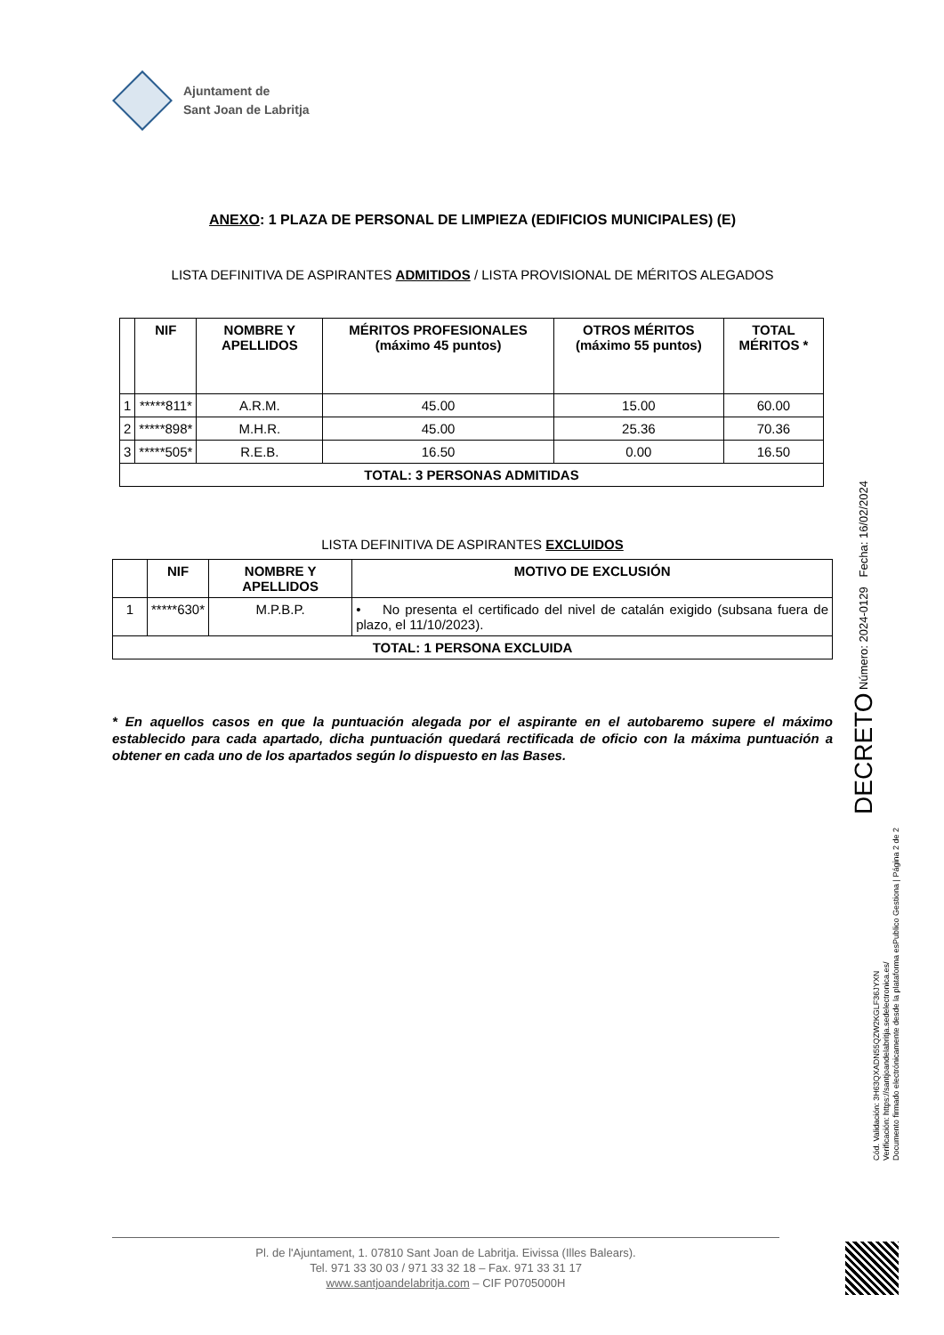Ajuntament de
Sant Joan de Labritja
ANEXO: 1 PLAZA DE PERSONAL DE LIMPIEZA (EDIFICIOS MUNICIPALES) (E)
LISTA DEFINITIVA DE ASPIRANTES ADMITIDOS / LISTA PROVISIONAL DE MÉRITOS ALEGADOS
| | NIF | NOMBRE Y APELLIDOS | MÉRITOS PROFESIONALES (máximo 45 puntos) | OTROS MÉRITOS (máximo 55 puntos) | TOTAL MÉRITOS * |
| --- | --- | --- | --- | --- | --- |
| 1 | *****811* | A.R.M. | 45.00 | 15.00 | 60.00 |
| 2 | *****898* | M.H.R. | 45.00 | 25.36 | 70.36 |
| 3 | *****505* | R.E.B. | 16.50 | 0.00 | 16.50 |
| TOTAL: 3 PERSONAS ADMITIDAS | | | | | |
LISTA DEFINITIVA DE ASPIRANTES EXCLUIDOS
| | NIF | NOMBRE Y APELLIDOS | MOTIVO DE EXCLUSIÓN |
| --- | --- | --- | --- |
| 1 | *****630* | M.P.B.P. | • No presenta el certificado del nivel de catalán exigido (subsana fuera de plazo, el 11/10/2023). |
| TOTAL: 1 PERSONA EXCLUIDA | | | |
* En aquellos casos en que la puntuación alegada por el aspirante en el autobaremo supere el máximo establecido para cada apartado, dicha puntuación quedará rectificada de oficio con la máxima puntuación a obtener en cada uno de los apartados según lo dispuesto en las Bases.
DECRETO Número: 2024-0129 Fecha: 16/02/2024
Cód. Validación: 3H63QXADN55QZW2KGLF36JYXN
Verificación: https://santjoandelabritja.sedelectronica.es/
Documento firmado electrónicamente desde la plataforma esPublico Gestiona | Página 2 de 2
Pl. de l'Ajuntament, 1. 07810 Sant Joan de Labritja. Eivissa (Illes Balears).
Tel. 971 33 30 03 / 971 33 32 18 – Fax. 971 33 31 17
www.santjoandelabritja.com – CIF P0705000H